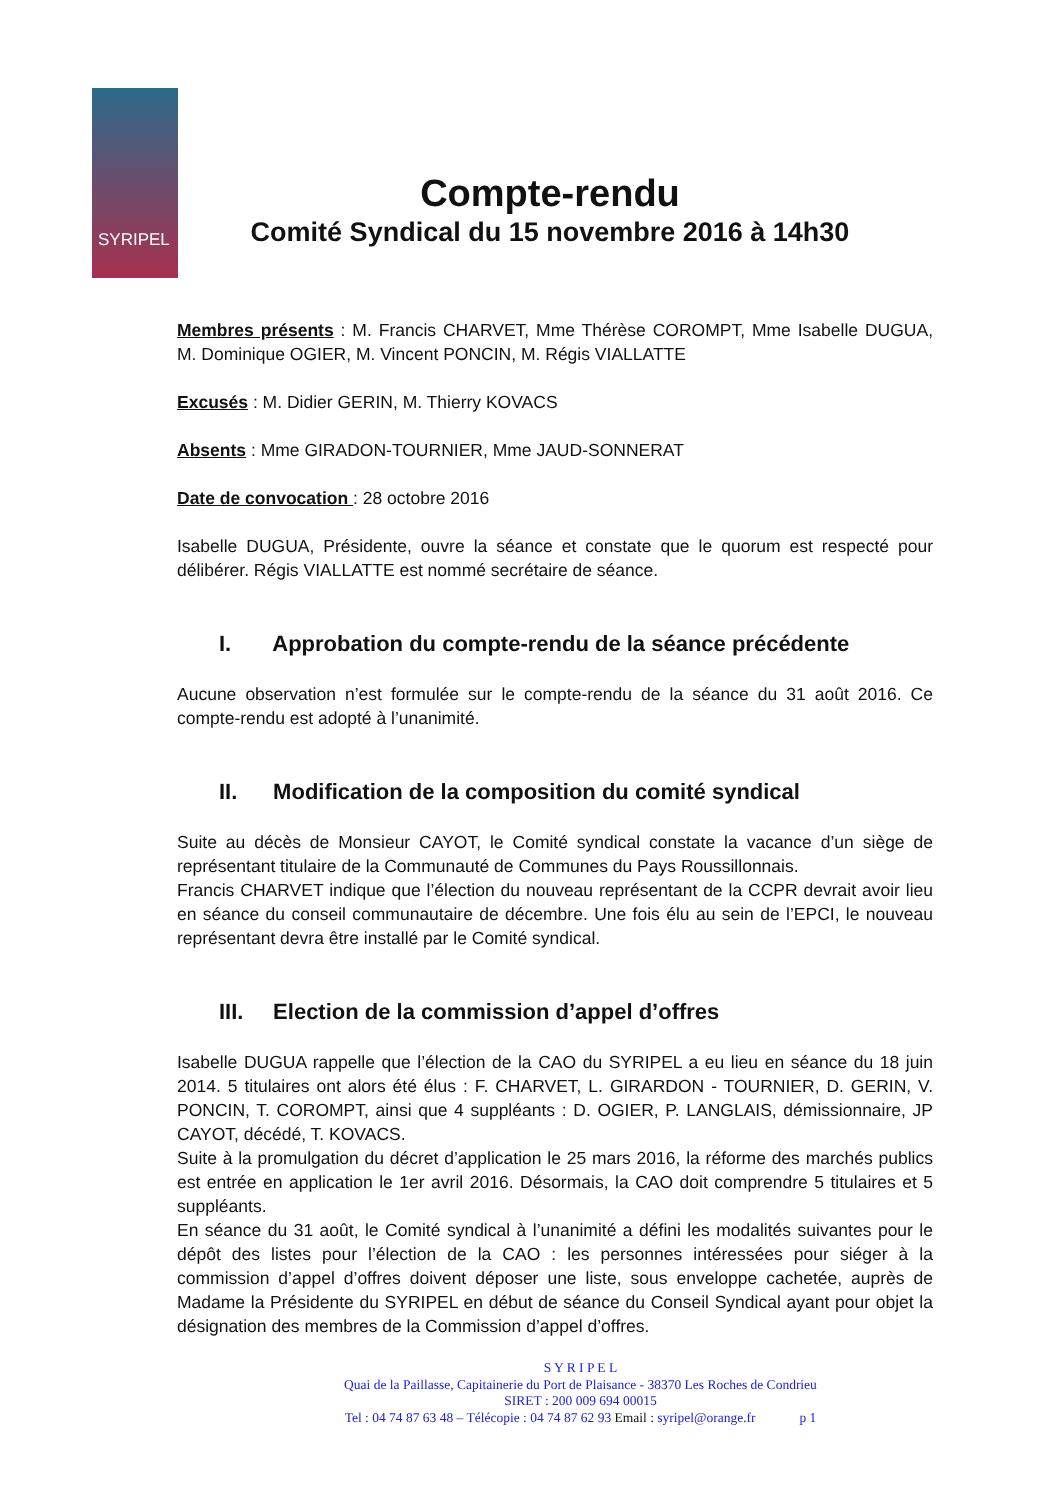SYRIPEL
Compte-rendu
Comité Syndical du 15 novembre 2016 à 14h30
Membres présents : M. Francis CHARVET, Mme Thérèse COROMPT, Mme Isabelle DUGUA, M. Dominique OGIER, M. Vincent PONCIN, M. Régis VIALLATTE
Excusés : M. Didier GERIN, M. Thierry KOVACS
Absents : Mme GIRADON-TOURNIER, Mme JAUD-SONNERAT
Date de convocation : 28 octobre 2016
Isabelle DUGUA, Présidente, ouvre la séance et constate que le quorum est respecté pour délibérer. Régis VIALLATTE est nommé secrétaire de séance.
I. Approbation du compte-rendu de la séance précédente
Aucune observation n’est formulée sur le compte-rendu de la séance du 31 août 2016. Ce compte-rendu est adopté à l’unanimité.
II. Modification de la composition du comité syndical
Suite au décès de Monsieur CAYOT, le Comité syndical constate la vacance d’un siège de représentant titulaire de la Communauté de Communes du Pays Roussillonnais.
Francis CHARVET indique que l’élection du nouveau représentant de la CCPR devrait avoir lieu en séance du conseil communautaire de décembre. Une fois élu au sein de l’EPCI, le nouveau représentant devra être installé par le Comité syndical.
III. Election de la commission d’appel d’offres
Isabelle DUGUA rappelle que l’élection de la CAO du SYRIPEL a eu lieu en séance du 18 juin 2014. 5 titulaires ont alors été élus : F. CHARVET, L. GIRARDON - TOURNIER, D. GERIN, V. PONCIN, T. COROMPT, ainsi que 4 suppléants : D. OGIER, P. LANGLAIS, démissionnaire, JP CAYOT, décédé, T. KOVACS.
Suite à la promulgation du décret d’application le 25 mars 2016, la réforme des marchés publics est entrée en application le 1er avril 2016. Désormais, la CAO doit comprendre 5 titulaires et 5 suppléants.
En séance du 31 août, le Comité syndical à l’unanimité a défini les modalités suivantes pour le dépôt des listes pour l’élection de la CAO : les personnes intéressées pour siéger à la commission d’appel d’offres doivent déposer une liste, sous enveloppe cachetée, auprès de Madame la Présidente du SYRIPEL en début de séance du Conseil Syndical ayant pour objet la désignation des membres de la Commission d’appel d’offres.
S Y R I P E L
Quai de la Paillasse, Capitainerie du Port de Plaisance - 38370 Les Roches de Condrieu
SIRET : 200 009 694 00015
Tel : 04 74 87 63 48 – Télécopie : 04 74 87 62 93 Email : syripel@orange.fr p 1